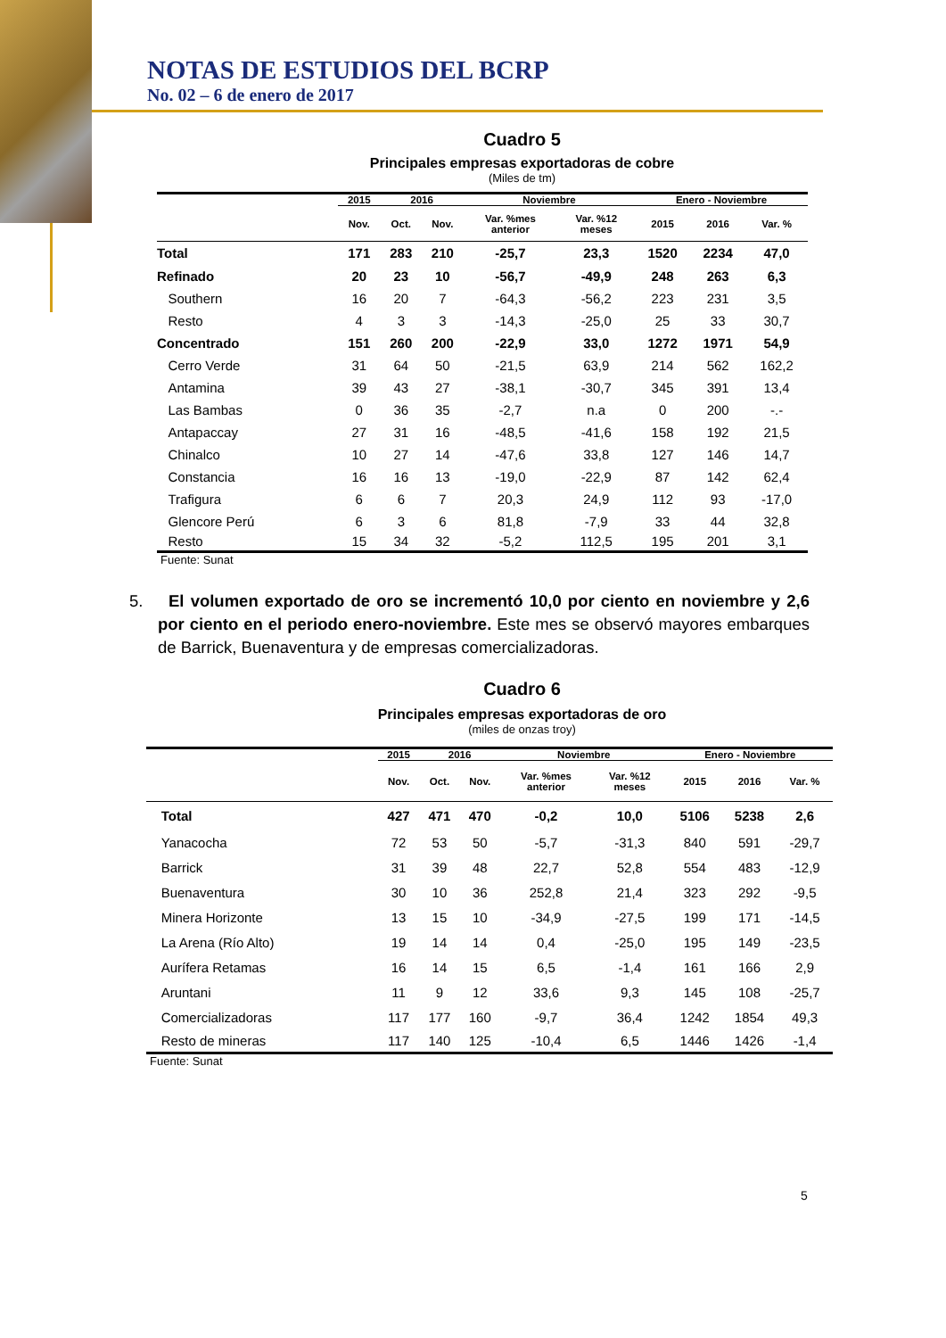NOTAS DE ESTUDIOS DEL BCRP
No. 02 – 6 de enero de 2017
Cuadro 5
Principales empresas exportadoras de cobre
(Miles de tm)
| | 2015 | 2016 | | Noviembre | | Enero - Noviembre | | |
| --- | --- | --- | --- | --- | --- | --- | --- | --- |
| | Nov. | Oct. | Nov. | Var. %mes anterior | Var. %12 meses | 2015 | 2016 | Var. % |
| Total | 171 | 283 | 210 | -25,7 | 23,3 | 1520 | 2234 | 47,0 |
| Refinado | 20 | 23 | 10 | -56,7 | -49,9 | 248 | 263 | 6,3 |
| Southern | 16 | 20 | 7 | -64,3 | -56,2 | 223 | 231 | 3,5 |
| Resto | 4 | 3 | 3 | -14,3 | -25,0 | 25 | 33 | 30,7 |
| Concentrado | 151 | 260 | 200 | -22,9 | 33,0 | 1272 | 1971 | 54,9 |
| Cerro Verde | 31 | 64 | 50 | -21,5 | 63,9 | 214 | 562 | 162,2 |
| Antamina | 39 | 43 | 27 | -38,1 | -30,7 | 345 | 391 | 13,4 |
| Las Bambas | 0 | 36 | 35 | -2,7 | n.a | 0 | 200 | -.- |
| Antapaccay | 27 | 31 | 16 | -48,5 | -41,6 | 158 | 192 | 21,5 |
| Chinalco | 10 | 27 | 14 | -47,6 | 33,8 | 127 | 146 | 14,7 |
| Constancia | 16 | 16 | 13 | -19,0 | -22,9 | 87 | 142 | 62,4 |
| Trafigura | 6 | 6 | 7 | 20,3 | 24,9 | 112 | 93 | -17,0 |
| Glencore Perú | 6 | 3 | 6 | 81,8 | -7,9 | 33 | 44 | 32,8 |
| Resto | 15 | 34 | 32 | -5,2 | 112,5 | 195 | 201 | 3,1 |
Fuente: Sunat
5. El volumen exportado de oro se incrementó 10,0 por ciento en noviembre y 2,6 por ciento en el periodo enero-noviembre. Este mes se observó mayores embarques de Barrick, Buenaventura y de empresas comercializadoras.
Cuadro 6
Principales empresas exportadoras de oro
(miles de onzas troy)
| | 2015 | 2016 | | Noviembre | | Enero - Noviembre | | |
| --- | --- | --- | --- | --- | --- | --- | --- | --- |
| | Nov. | Oct. | Nov. | Var. %mes anterior | Var. %12 meses | 2015 | 2016 | Var. % |
| Total | 427 | 471 | 470 | -0,2 | 10,0 | 5106 | 5238 | 2,6 |
| Yanacocha | 72 | 53 | 50 | -5,7 | -31,3 | 840 | 591 | -29,7 |
| Barrick | 31 | 39 | 48 | 22,7 | 52,8 | 554 | 483 | -12,9 |
| Buenaventura | 30 | 10 | 36 | 252,8 | 21,4 | 323 | 292 | -9,5 |
| Minera Horizonte | 13 | 15 | 10 | -34,9 | -27,5 | 199 | 171 | -14,5 |
| La Arena (Río Alto) | 19 | 14 | 14 | 0,4 | -25,0 | 195 | 149 | -23,5 |
| Aurífera Retamas | 16 | 14 | 15 | 6,5 | -1,4 | 161 | 166 | 2,9 |
| Aruntani | 11 | 9 | 12 | 33,6 | 9,3 | 145 | 108 | -25,7 |
| Comercializadoras | 117 | 177 | 160 | -9,7 | 36,4 | 1242 | 1854 | 49,3 |
| Resto de mineras | 117 | 140 | 125 | -10,4 | 6,5 | 1446 | 1426 | -1,4 |
Fuente: Sunat
5